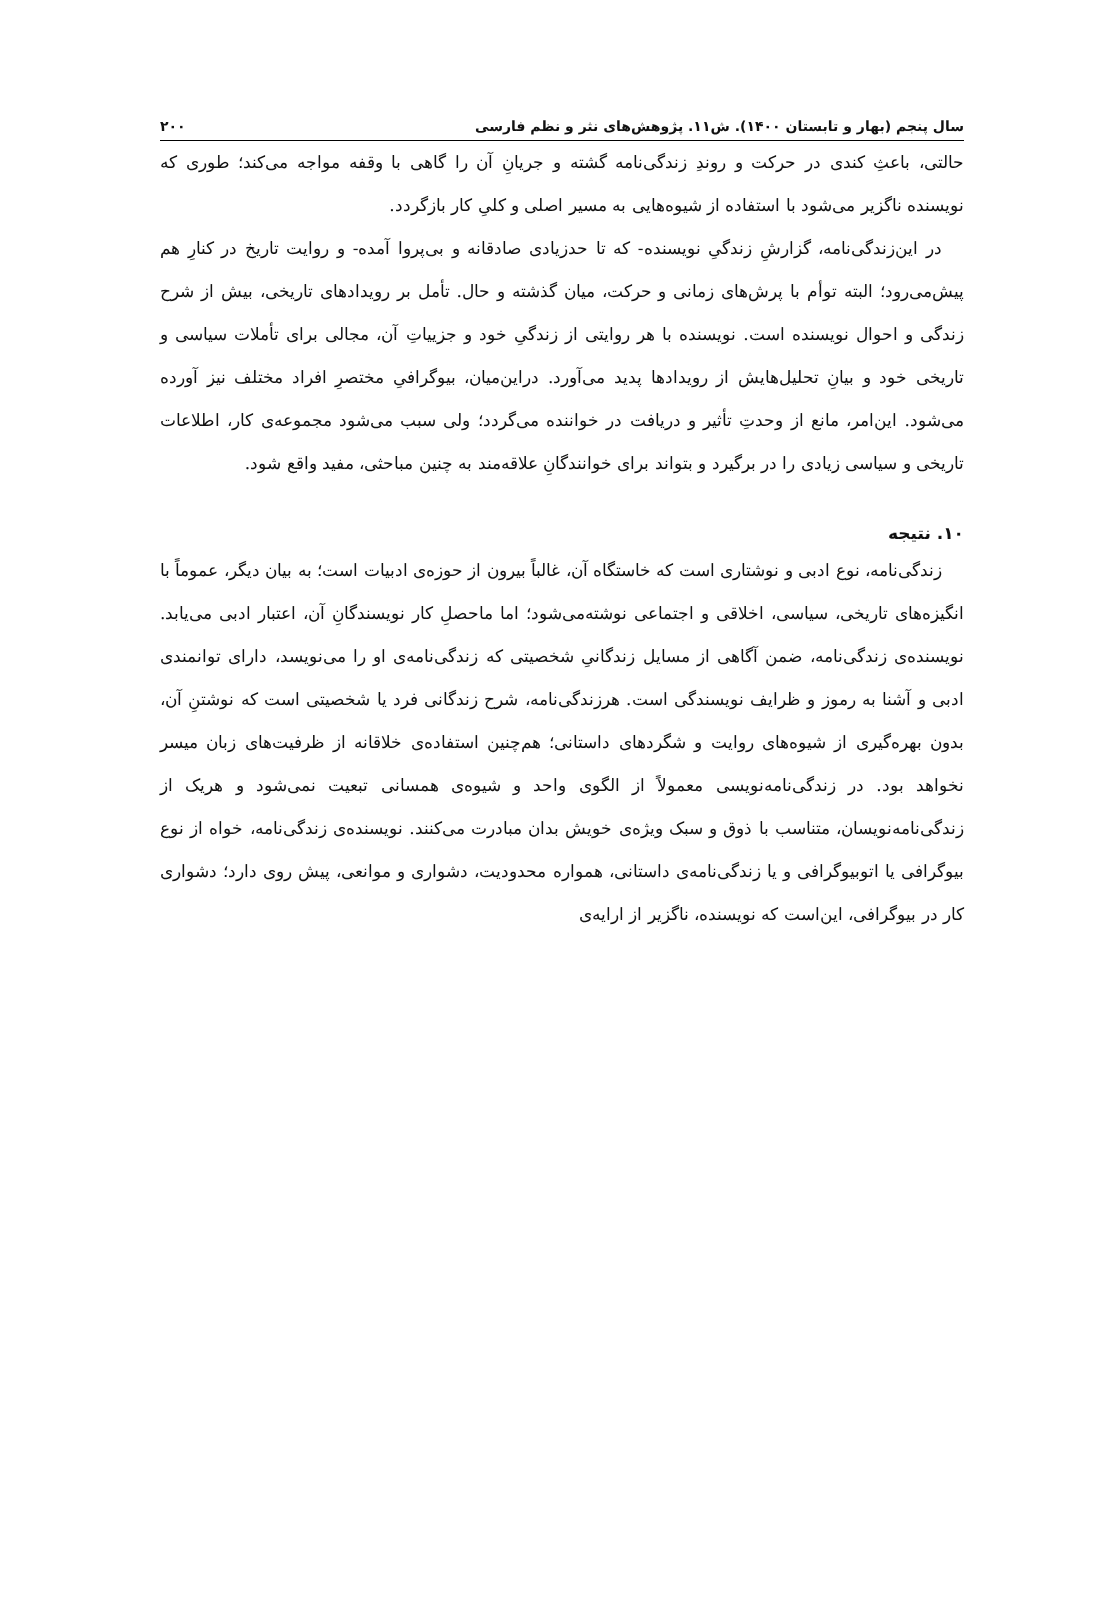سال پنجم (بهار و تابستان ۱۴۰۰). ش۱۱. پژوهش‌های نثر و نظم فارسی ۲۰۰
حالتی، باعثِ کندی در حرکت و روندِ زندگی‌نامه گشته و جریانِ آن را گاهی با وقفه مواجه می‌کند؛ طوری که نویسنده ناگزیر می‌شود با استفاده از شیوه‌هایی به مسیر اصلی و کلیِ کار بازگردد.
در این‌زندگی‌نامه، گزارشِ زندگیِ نویسنده- که تا حدزیادی صادقانه و بی‌پروا آمده- و روایت تاریخ در کنارِ هم پیش‌می‌رود؛ البته توأم با پرش‌های زمانی و حرکت، میان گذشته و حال. تأمل بر رویدادهای تاریخی، بیش از شرح زندگی و احوال نویسنده است. نویسنده با هر روایتی از زندگیِ خود و جزییاتِ آن، مجالی برای تأملات سیاسی و تاریخی خود و بیانِ تحلیل‌هایش از رویدادها پدید می‌آورد. دراین‌میان، بیوگرافیِ مختصرِ افراد مختلف نیز آورده می‌شود. این‌امر، مانع از وحدتِ تأثیر و دریافت در خواننده می‌گردد؛ ولی سبب می‌شود مجموعه‌ی کار، اطلاعات تاریخی و سیاسی زیادی را در برگیرد و بتواند برای خوانندگانِ علاقه‌مند به چنین مباحثی، مفید واقع شود.
۱۰. نتیجه
زندگی‌نامه، نوع ادبی و نوشتاری است که خاستگاه آن، غالباً بیرون از حوزه‌ی ادبیات است؛ به بیان دیگر، عموماً با انگیزه‌های تاریخی، سیاسی، اخلاقی و اجتماعی نوشته‌می‌شود؛ اما ماحصلِ کار نویسندگانِ آن، اعتبار ادبی می‌یابد. نویسنده‌ی زندگی‌نامه، ضمن آگاهی از مسایل زندگانیِ شخصیتی که زندگی‌نامه‌ی او را می‌نویسد، دارای توانمندی ادبی و آشنا به رموز و ظرایف نویسندگی است. هرزندگی‌نامه، شرح زندگانی فرد یا شخصیتی است که نوشتنِ آن، بدون بهره‌گیری از شیوه‌های روایت و شگردهای داستانی؛ هم‌چنین استفاده‌ی خلاقانه از ظرفیت‌های زبان میسر نخواهد بود. در زندگی‌نامه‌نویسی معمولاً از الگوی واحد و شیوه‌ی همسانی تبعیت نمی‌شود و هریک از زندگی‌نامه‌نویسان، متناسب با ذوق و سبک ویژه‌ی خویش بدان مبادرت می‌کنند. نویسنده‌ی زندگی‌نامه، خواه از نوع بیوگرافی یا اتوبیوگرافی و یا زندگی‌نامه‌ی داستانی، همواره محدودیت، دشواری و موانعی، پیش روی دارد؛ دشواری کار در بیوگرافی، این‌است که نویسنده، ناگزیر از ارایه‌ی